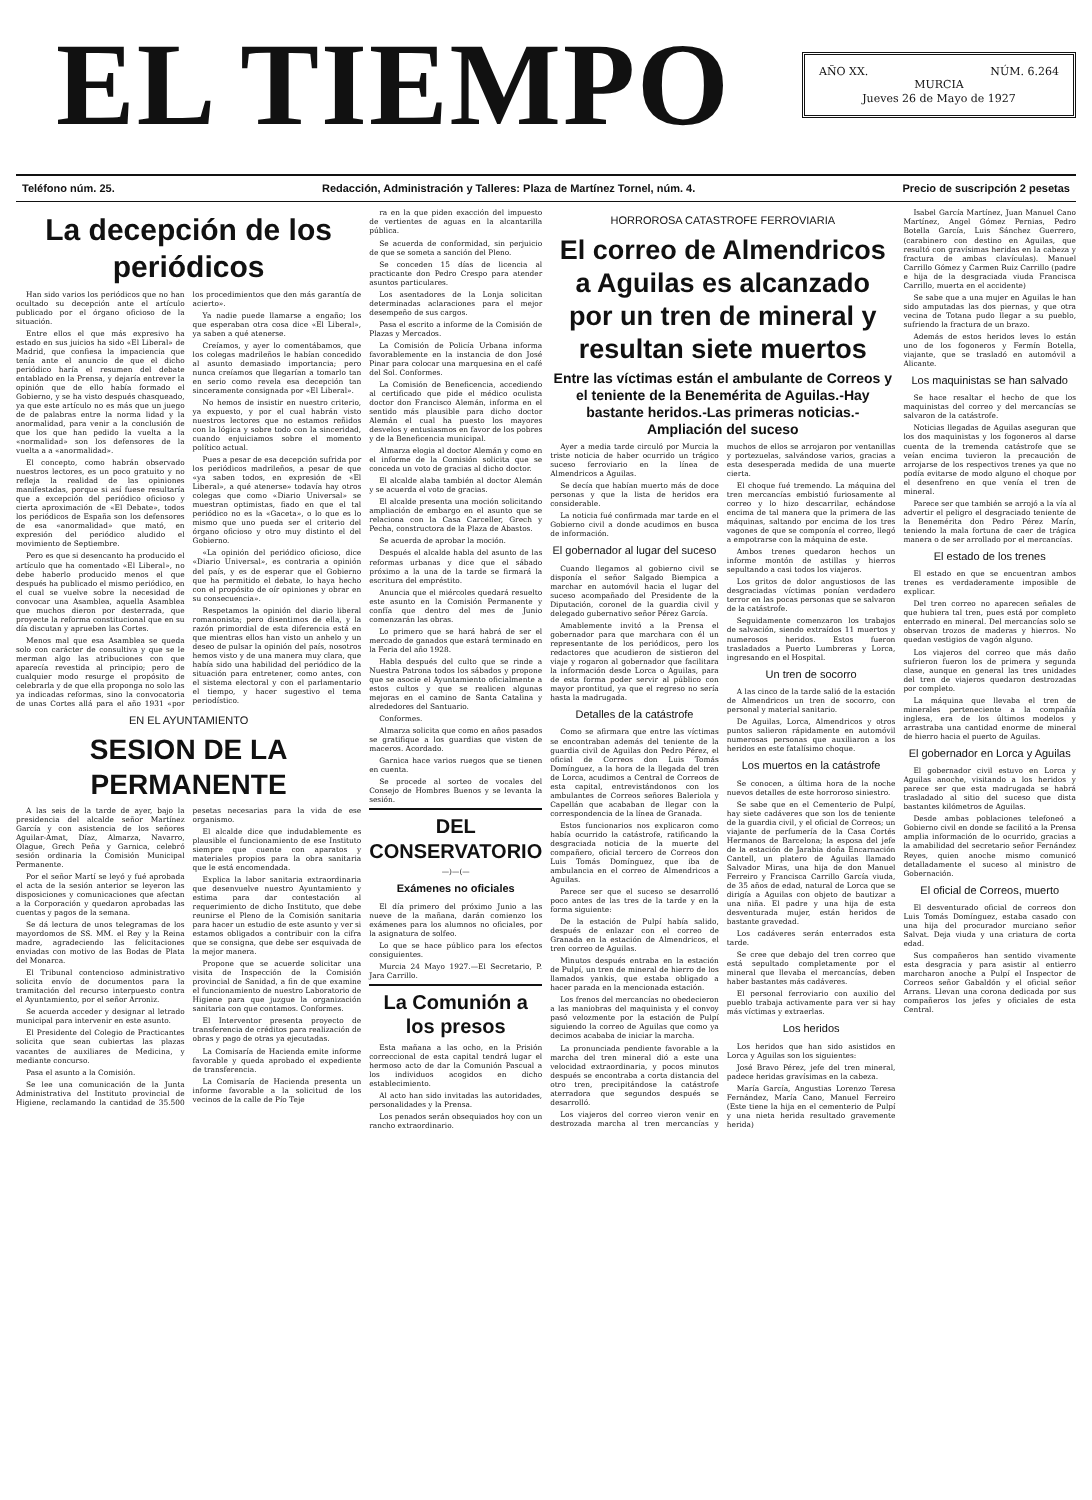EL TIEMPO
AÑO XX. NÚM. 6.264
MURCIA
Jueves 26 de Mayo de 1927
Teléfono núm. 25. Redacción, Administración y Talleres: Plaza de Martínez Tornel, núm. 4. Precio de suscripción 2 pesetas
La decepción de los periódicos
Han sido varios los periódicos que no han ocultado su decepción ante el artículo publicado por el órgano oficioso de la situación.
Entre ellos el que más expresivo ha estado en sus juicios ha sido «El Liberal» de Madrid, que confiesa la impaciencia que tenía ante el anuncio de que el dicho periódico haría el resumen del debate entablado en la Prensa, y dejaría entrever la opinión que de ello había formado el Gobierno, y se ha visto después chasqueado, ya que este artículo no es más que un juego de de palabras entre la norma lidad y la anormalidad, para venir a la conclusión de que los que han pedido la vuelta a la «normalidad» son los defensores de la vuelta a a «anormalidad».
El concepto, como habrán observado nuestros lectores, es un poco gratuito y no refleja la realidad de las opiniones manifestadas, porque si así fuese resultaría que a excepción del periódico oficioso y cierta aproximación de «El Debate», todos los periódicos de España son los defensores de esa «anormalidad» que mató, en expresión del periódico aludido el movimiento de Septiembre.
Pero es que si desencanto ha producido el artículo que ha comentado «El Liberal», no debe haberlo producido menos el que después ha publicado el mismo periódico, en el cual se vuelve sobre la necesidad de convocar una Asamblea, aquella Asamblea que muchos dieron por desterrada, que proyecte la reforma constitucional que en su día discutan y aprueben las Cortes.
Menos mal que esa Asamblea se queda solo con carácter de consultiva y que se le merman algo las atribuciones con que aparecía revestida al principio; pero de cualquier modo resurge el propósito de celebrarla y de que ella proponga no solo las ya indicadas reformas, sino la convocatoria de unas Cortes allá para el año 1931 «por los procedimientos que den más garantía de acierto».
Ya nadie puede llamarse a engaño; los que esperaban otra cosa dice «El Liberal», ya saben a qué atenerse.
Creíamos, y ayer lo comentábamos, que los colegas madrileños le habían concedido al asunto demasiado importancia; pero nunca creíamos que llegarían a tomarlo tan en serio como revela esa decepción tan sinceramente consignada por «El Liberal».
No hemos de insistir en nuestro criterio, ya expuesto, y por el cual habrán visto nuestros lectores que no estamos reñidos con la lógica y sobre todo con la sinceridad, cuando enjuiciamos sobre el momento político actual.
Pues a pesar de esa decepción sufrida por los periódicos madrileños, a pesar de que «ya saben todos, en expresión de «El Liberal», a qué atenerse» todavía hay otros colegas que como «Diario Universal» se muestran optimistas, fiado en que el tal periódico no es la «Gaceta», o lo que es lo mismo que uno pueda ser el criterio del órgano oficioso y otro muy distinto el del Gobierno.
«La opinión del periódico oficioso, dice «Diario Universal», es contraria a opinión del país, y es de esperar que el Gobierno que ha permitido el debate, lo haya hecho con el propósito de oír opiniones y obrar en su consecuencia».
Respetamos la opinión del diario liberal romanonista; pero disentimos de ella, y la razón primordial de esta diferencia está en que mientras ellos han visto un anhelo y un deseo de pulsar la opinión del país, nosotros hemos visto y de una manera muy clara, que había sido una habilidad del periódico de la situación para entretener, como antes, con el sistema electoral y con el parlamentario el tiempo, y hacer sugestivo el tema periodístico.
EN EL AYUNTAMIENTO
SESION DE LA PERMANENTE
A las seis de la tarde de ayer, bajo la presidencia del alcalde señor Martínez García y con asistencia de los señores Aguilar-Amat, Díaz, Almarza, Navarro, Olague, Grech Peña y Garnica, celebró sesión ordinaria la Comisión Municipal Permanente.
Por el señor Martí se leyó y fué aprobada el acta de la sesión anterior se leyeron las disposiciones y comunicaciones que afectan a la Corporación y quedaron aprobadas las cuentas y pagos de la semana.
Se dá lectura de unos telegramas de los mayordomos de SS. MM. el Rey y la Reina madre, agradeciendo las felicitaciones enviadas con motivo de las Bodas de Plata del Monarca.
El Tribunal contencioso administrativo solicita envío de documentos para la tramitación del recurso interpuesto contra el Ayuntamiento, por el señor Arroniz.
Se acuerda acceder y designar al letrado municipal para intervenir en este asunto.
El Presidente del Colegio de Practicantes solicita que sean cubiertas las plazas vacantes de auxiliares de Medicina, y mediante concurso.
Pasa el asunto a la Comisión.
Se lee una comunicación de la Junta Administrativa del Instituto provincial de Higiene, reclamando la cantidad de 35.500 pesetas necesarias para la vida de ese organismo.
El alcalde dice que indudablemente es plausible el funcionamiento de ese Instituto siempre que cuente con aparatos y materiales propios para la obra sanitaria que le está encomendada.
Explica la labor sanitaria extraordinaria que desenvuelve nuestro Ayuntamiento y estima para dar contestación al requerimiento de dicho Instituto, que debe reunirse el Pleno de la Comisión sanitaria para hacer un estudio de este asunto y ver si estamos obligados a contribuir con la cifra que se consigna, que debe ser esquivada de la mejor manera.
Propone que se acuerde solicitar una visita de Inspección de la Comisión provincial de Sanidad, a fin de que examine el funcionamiento de nuestro Laboratorio de Higiene para que juzgue la organización sanitaria con que contamos. Conformes.
El Interventor presenta proyecto de transferencia de créditos para realización de obras y pago de otras ya ejecutadas.
La Comisaría de Hacienda emite informe favorable y queda aprobado el expediente de transferencia.
La Comisaría de Hacienda presenta un informe favorable a la solicitud de los vecinos de la calle de Pío Teje
ra en la que piden exacción del impuesto de vertientes de aguas en la alcantarilla pública.
Se acuerda de conformidad, sin perjuicio de que se someta a sanción del Pleno.
Se conceden 15 días de licencia al practicante don Pedro Crespo para atender asuntos particulares.
Los asentadores de la Lonja solicitan determinadas aclaraciones para el mejor desempeño de sus cargos.
Pasa el escrito a informe de la Comisión de Plazas y Mercados.
La Comisión de Policía Urbana informa favorablemente en la instancia de don José Pinar para colocar una marquesina en el café del Sol. Conformes.
La Comisión de Beneficencia, accediendo al certificado que pide el médico oculista doctor don Francisco Alemán, informa en el sentido más plausible para dicho doctor Alemán el cual ha puesto los mayores desvelos y entusiasmos en favor de los pobres y de la Beneficencia municipal.
Almarza elogia al doctor Alemán y como en el informe de la Comisión solicita que se conceda un voto de gracias al dicho doctor.
El alcalde alaba también al doctor Alemán y se acuerda el voto de gracias.
El alcalde presenta una moción solicitando ampliación de embargo en el asunto que se relaciona con la Casa Carceller, Grech y Pecha, constructora de la Plaza de Abastos.
Se acuerda de aprobar la moción.
Después el alcalde habla del asunto de las reformas urbanas y dice que el sábado próximo a la una de la tarde se firmará la escritura del empréstito.
Anuncia que el miércoles quedará resuelto este asunto en la Comisión Permanente y confía que dentro del mes de Junio comenzarán las obras.
Lo primero que se hará habrá de ser el mercado de ganados que estará terminado en la Feria del año 1928.
Habla después del culto que se rinde a Nuestra Patrona todos los sábados y propone que se asocie el Ayuntamiento oficialmente a estos cultos y que se realicen algunas mejoras en el camino de Santa Catalina y alrededores del Santuario.
Conformes.
Almarza solicita que como en años pasados se gratifique a los guardias que visten de maceros. Acordado.
Garnica hace varios ruegos que se tienen en cuenta.
Se procede al sorteo de vocales del Consejo de Hombres Buenos y se levanta la sesión.
DEL CONSERVATORIO
—)—(—
Exámenes no oficiales
El día primero del próximo Junio a las nueve de la mañana, darán comienzo los exámenes para los alumnos no oficiales, por la asignatura de solfeo.
Lo que se hace público para los efectos consiguientes.
Murcia 24 Mayo 1927.—El Secretario, P. Jara Carrillo.
La Comunión a los presos
Esta mañana a las ocho, en la Prisión correccional de esta capital tendrá lugar el hermoso acto de dar la Comunión Pascual a los individuos acogidos en dicho establecimiento.
Al acto han sido invitadas las autoridades, personalidades y la Prensa.
Los penados serán obsequiados hoy con un rancho extraordinario.
HORROROSA CATASTROFE FERROVIARIA
El correo de Almendricos a Aguilas es alcanzado por un tren de mineral y resultan siete muertos
Entre las víctimas están el ambulante de Correos y el teniente de la Benemérita de Aguilas.-Hay bastante heridos.-Las primeras noticias.-Ampliación del suceso
Ayer a media tarde circuló por Murcia la triste noticia de haber ocurrido un trágico suceso ferroviario en la línea de Almendricos a Aguilas.
Se decía que habían muerto más de doce personas y que la lista de heridos era considerable.
La noticia fué confirmada mar tarde en el Gobierno civil a donde acudimos en busca de información.
El gobernador al lugar del suceso
Cuando llegamos al gobierno civil se disponía el señor Salgado Biempica a marchar en automóvil hacia el lugar del suceso acompañado del Presidente de la Diputación, coronel de la guardia civil y delegado gubernativo señor Pérez García.
Amablemente invitó a la Prensa el gobernador para que marchara con él un representante de los periódicos, pero los redactores que acudieron de sistieron del viaje y rogaron al gobernador que facilitara la información desde Lorca o Aguilas, para de esta forma poder servir al público con mayor prontitud, ya que el regreso no sería hasta la madrugada.
Detalles de la catástrofe
Como se afirmara que entre las víctimas se encontraban además del teniente de la guardia civil de Aguilas don Pedro Pérez, el oficial de Correos don Luis Tomás Domínguez, a la hora de la llegada del tren de Lorca, acudimos a Central de Correos de esta capital, entrevistándonos con los ambulantes de Correos señores Baleriola y Capellán que acababan de llegar con la correspondencia de la línea de Granada.
Estos funcionarios nos explicaron como había ocurrido la catástrofe, ratificando la desgraciada noticia de la muerte del compañero, oficial tercero de Correos don Luis Tomás Domínguez, que iba de ambulancia en el correo de Almendricos a Aguilas.
Parece ser que el suceso se desarrolló poco antes de las tres de la tarde y en la forma siguiente:
De la estación de Pulpí había salido, después de enlazar con el correo de Granada en la estación de Almendricos, el tren correo de Aguilas.
Minutos después entraba en la estación de Pulpí, un tren de mineral de hierro de los llamados yankis, que estaba obligado a hacer parada en la mencionada estación.
Los frenos del mercancías no obedecieron a las maniobras del maquinista y el convoy pasó velozmente por la estación de Pulpí siguiendo la correo de Aguilas que como ya decimos acababa de iniciar la marcha.
La pronunciada pendiente favorable a la marcha del tren mineral dió a este una velocidad extraordinaria, y pocos minutos después se encontraba a corta distancia del otro tren, precipitándose la catástrofe aterradora que segundos después se desarrolló.
Los viajeros del correo vieron venir en destrozada marcha al tren mercancías y muchos de ellos se arrojaron por ventanillas y portezuelas, salvándose varios, gracias a esta desesperada medida de una muerte cierta.
El choque fué tremendo. La máquina del tren mercancías embistió furiosamente al correo y lo hizo descarrilar, echándose encima de tal manera que la primera de las máquinas, saltando por encima de los tres vagones de que se componía el correo, llegó a empotrarse con la máquina de este.
Ambos trenes quedaron hechos un informe montón de astillas y hierros sepultando a casi todos los viajeros.
Los gritos de dolor angustiosos de las desgraciadas víctimas ponían verdadero terror en las pocas personas que se salvaron de la catástrofe.
Seguidamente comenzaron los trabajos de salvación, siendo extraídos 11 muertos y numerosos heridos. Estos fueron trasladados a Puerto Lumbreras y Lorca, ingresando en el Hospital.
Un tren de socorro
A las cinco de la tarde salió de la estación de Almendricos un tren de socorro, con personal y material sanitario.
De Aguilas, Lorca, Almendricos y otros puntos salieron rápidamente en automóvil numerosas personas que auxiliaron a los heridos en este fatalísimo choque.
Los muertos en la catástrofe
Se conocen, a última hora de la noche nuevos detalles de este horroroso siniestro.
Se sabe que en el Cementerio de Pulpí, hay siete cadáveres que son los de teniente de la guardia civil, y el oficial de Correos; un viajante de perfumería de la Casa Cortés Hermanos de Barcelona; la esposa del jefe de la estación de Jarabia doña Encarnación Cantell, un platero de Aguilas llamado Salvador Miras, una hija de don Manuel Ferreiro y Francisca Carrillo García viuda, de 35 años de edad, natural de Lorca que se dirigía a Aguilas con objeto de bautizar a una niña. El padre y una hija de esta desventurada mujer, están heridos de bastante gravedad.
Los cadáveres serán enterrados esta tarde.
Se cree que debajo del tren correo que está sepultado completamente por el mineral que llevaba el mercancías, deben haber bastantes más cadáveres.
El personal ferroviario con auxilio del pueblo trabaja activamente para ver si hay más víctimas y extraerlas.
Los heridos
Los heridos que han sido asistidos en Lorca y Aguilas son los siguientes:
José Bravo Pérez, jefe del tren mineral, padece heridas gravísimas en la cabeza.
María García, Angustias Lorenzo Teresa Fernández, María Cano, Manuel Ferreiro (Este tiene la hija en el cementerio de Pulpí y una nieta herida resultado gravemente herida)
Isabel García Martínez, Juan Manuel Cano Martínez, Angel Gómez Pernias, Pedro Botella García, Luis Sánchez Guerrero, (carabinero con destino en Aguilas, que resultó con gravísimas heridas en la cabeza y fractura de ambas clavículas). Manuel Carrillo Gómez y Carmen Ruiz Carrillo (padre e hija de la desgraciada viuda Francisca Carrillo, muerta en el accidente)
Se sabe que a una mujer en Aguilas le han sido amputadas las dos piernas, y que otra vecina de Totana pudo llegar a su pueblo, sufriendo la fractura de un brazo.
Además de estos heridos leves lo están uno de los fogoneros y Fermín Botella, viajante, que se trasladó en automóvil a Alicante.
Los maquinistas se han salvado
Se hace resaltar el hecho de que los maquinistas del correo y del mercancías se salvaron de la catástrofe.
Noticias llegadas de Aguilas aseguran que los dos maquinistas y los fogoneros al darse cuenta de la tremenda catástrofe que se veían encima tuvieron la precaución de arrojarse de los respectivos trenes ya que no podía evitarse de modo alguno el choque por el desenfreno en que venía el tren de mineral.
Parece ser que también se arrojó a la vía al advertir el peligro el desgraciado teniente de la Benemérita don Pedro Pérez Marín, teniendo la mala fortuna de caer de trágica manera o de ser arrollado por el mercancías.
El estado de los trenes
El estado en que se encuentran ambos trenes es verdaderamente imposible de explicar.
Del tren correo no aparecen señales de que hubiera tal tren, pues está por completo enterrado en mineral. Del mercancías solo se observan trozos de maderas y hierros. No quedan vestigios de vagón alguno.
Los viajeros del correo que más daño sufrieron fueron los de primera y segunda clase, aunque en general las tres unidades del tren de viajeros quedaron destrozadas por completo.
La máquina que llevaba el tren de minerales perteneciente a la compañía inglesa, era de los últimos modelos y arrastraba una cantidad enorme de mineral de hierro hacia el puerto de Aguilas.
El gobernador en Lorca y Aguilas
El gobernador civil estuvo en Lorca y Aguilas anoche, visitando a los heridos y parece ser que esta madrugada se habrá trasladado al sitio del suceso que dista bastantes kilómetros de Aguilas.
Desde ambas poblaciones telefoneó a Gobierno civil en donde se facilitó a la Prensa amplia información de lo ocurrido, gracias a la amabilidad del secretario señor Fernández Reyes, quien anoche mismo comunicó detalladamente el suceso al ministro de Gobernación.
El oficial de Correos, muerto
El desventurado oficial de correos don Luis Tomás Domínguez, estaba casado con una hija del procurador murciano señor Salvat. Deja viuda y una criatura de corta edad.
Sus compañeros han sentido vivamente esta desgracia y para asistir al entierro marcharon anoche a Pulpí el Inspector de Correos señor Gabaldón y el oficial señor Arrans. Llevan una corona dedicada por sus compañeros los jefes y oficiales de esta Central.